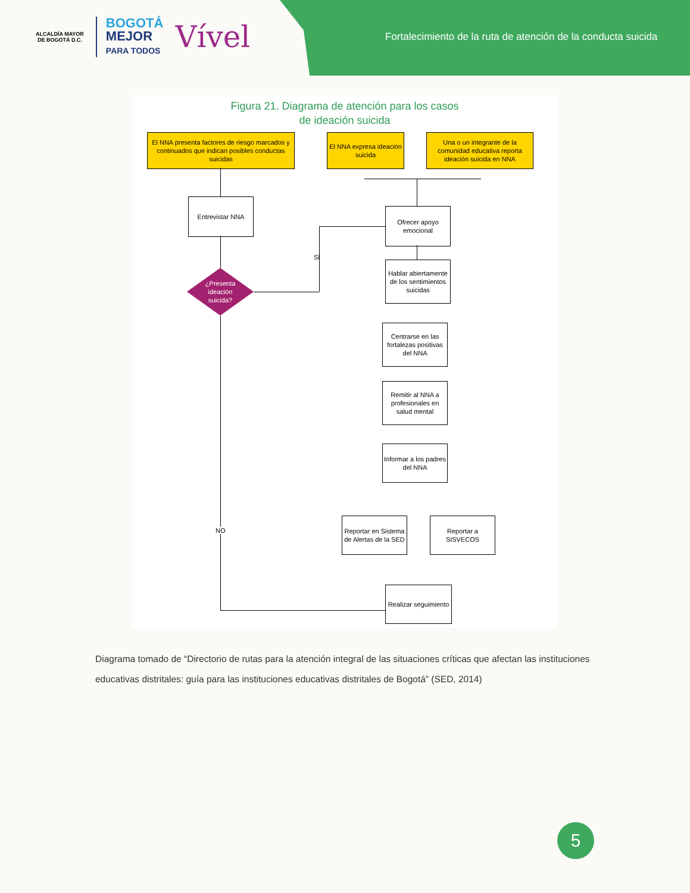ALCALDÍA MAYOR
DE BOGOTÁ D.C.
BOGOTÁ
MEJOR
PARA TODOS
Vível
Fortalecimiento de la ruta de atención de la conducta suicida
Figura 21. Diagrama de atención para los casos
de ideación suicida
El NNA presenta factores de riesgo marcados y continuados que indican posibles conductas suicidas
El NNA expresa ideación suicida
Una o un integrante de la comunidad educativa reporta ideación suicida en NNA
Entrevistar NNA
Ofrecer apoyo emocional
Hablar abiertamente de los sentimientos suicidas
Centrarse en las fortalezas positivas del NNA
Remitir al NNA a profesionales en salud mental
Informar a los padres del NNA
Reportar en Sistema de Alertas de la SED
Reportar a SISVECOS
Realizar seguimiento
¿Presenta
ideación
suicida?
SÍ
NO
Diagrama tomado de “Directorio de rutas para la atención integral de las situaciones críticas que afectan las instituciones educativas distritales: guía para las instituciones educativas distritales de Bogotá” (SED, 2014)
5